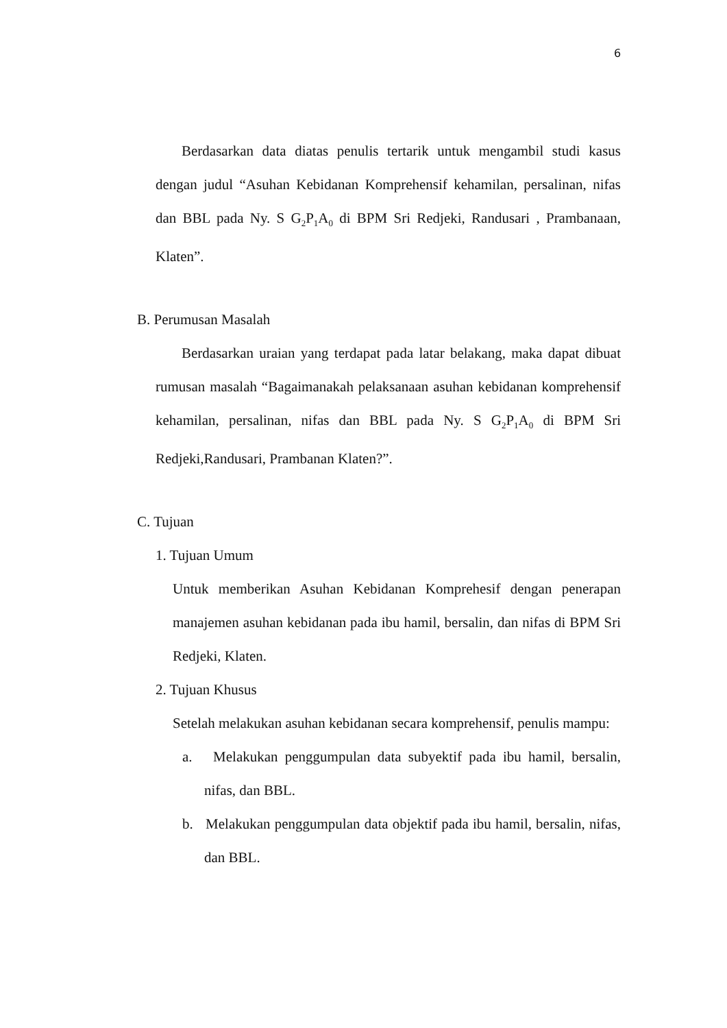6
Berdasarkan data diatas penulis tertarik untuk mengambil studi kasus dengan judul “Asuhan Kebidanan Komprehensif kehamilan, persalinan, nifas dan BBL pada Ny. S G<sub>2</sub>P<sub>1</sub>A<sub>0</sub> di BPM Sri Redjeki, Randusari , Prambanaan, Klaten”.
B. Perumusan Masalah
Berdasarkan uraian yang terdapat pada latar belakang, maka dapat dibuat rumusan masalah “Bagaimanakah pelaksanaan asuhan kebidanan komprehensif kehamilan, persalinan, nifas dan BBL pada Ny. S G<sub>2</sub>P<sub>1</sub>A<sub>0</sub> di BPM Sri Redjeki,Randusari, Prambanan Klaten?”.
C. Tujuan
1. Tujuan Umum
Untuk memberikan Asuhan Kebidanan Komprehesif dengan penerapan manajemen asuhan kebidanan pada ibu hamil, bersalin, dan nifas di BPM Sri Redjeki, Klaten.
2. Tujuan Khusus
Setelah melakukan asuhan kebidanan secara komprehensif, penulis mampu:
a. Melakukan penggumpulan data subyektif pada ibu hamil, bersalin, nifas, dan BBL.
b. Melakukan penggumpulan data objektif pada ibu hamil, bersalin, nifas, dan BBL.